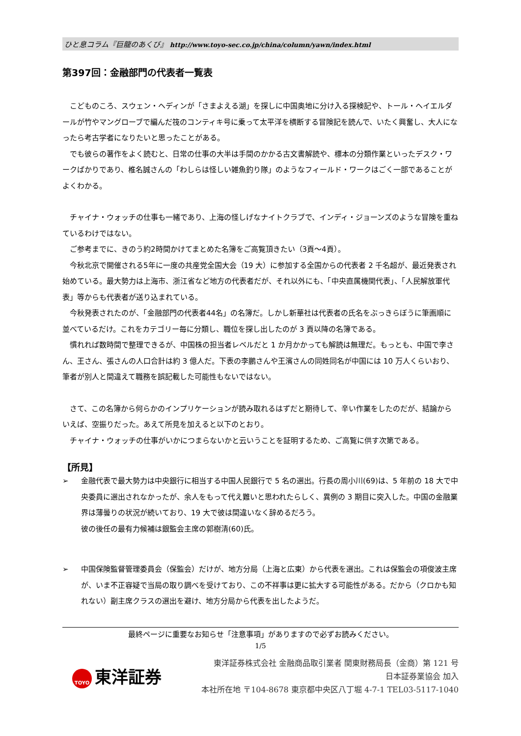ひと息コラム『巨龍のあくび』 http://www.toyo-sec.co.jp/china/column/yawn/index.html
第397回：金融部門の代表者一覧表
　こどものころ、スウェン・ヘディンが「さまよえる湖」を探しに中国奥地に分け入る探検記や、トール・ヘイエルダールが竹やマングローブで編んだ筏のコンティキ号に乗って太平洋を横断する冒険記を読んで、いたく興奮し、大人になったら考古学者になりたいと思ったことがある。
　でも彼らの著作をよく読むと、日常の仕事の大半は手間のかかる古文書解読や、標本の分類作業といったデスク・ワークばかりであり、椎名誠さんの「わしらは怪しい雑魚釣り隊」のようなフィールド・ワークはごく一部であることがよくわかる。
　チャイナ・ウォッチの仕事も一緒であり、上海の怪しげなナイトクラブで、インディ・ジョーンズのような冒険を重ねているわけではない。
　ご参考までに、きのう約2時間かけてまとめた名簿をご高覧頂きたい（3頁～4頁）。
　今秋北京で開催される5年に一度の共産党全国大会（19 大）に参加する全国からの代表者 2 千名超が、最近発表され始めている。最大勢力は上海市、浙江省など地方の代表者だが、それ以外にも、「中央直属機関代表」、「人民解放軍代表」等からも代表者が送り込まれている。
　今秋発表されたのが、「金融部門の代表者44名」の名簿だ。しかし新華社は代表者の氏名をぶっきらぼうに筆画順に並べているだけ。これをカテゴリー毎に分類し、職位を探し出したのが 3 頁以降の名簿である。
　慣れれば数時間で整理できるが、中国株の担当者レベルだと 1 か月かかっても解読は無理だ。もっとも、中国で李さん、王さん、張さんの人口合計は約 3 億人だ。下表の李鵬さんや王濱さんの同姓同名が中国には 10 万人くらいおり、筆者が別人と間違えて職務を誤記載した可能性もないではない。
　さて、この名簿から何らかのインプリケーションが読み取れるはずだと期待して、辛い作業をしたのだが、結論からいえば、空振りだった。あえて所見を加えると以下のとおり。
　チャイナ・ウォッチの仕事がいかにつまらないかと云いうことを証明するため、ご高覧に供す次第である。
【所見】
➢ 金融代表で最大勢力は中央銀行に相当する中国人民銀行で 5 名の選出。行長の周小川(69)は、5 年前の 18 大で中央委員に選出されなかったが、余人をもって代え難いと思われたらしく、異例の 3 期目に突入した。中国の金融業界は薄曇りの状況が続いており、19 大で彼は間違いなく辞めるだろう。
彼の後任の最有力候補は銀監会主席の郭樹清(60)氏。
➢ 中国保険監督管理委員会（保監会）だけが、地方分局（上海と広東）から代表を選出。これは保監会の項俊波主席が、いま不正容疑で当局の取り調べを受けており、この不祥事は更に拡大する可能性がある。だから（クロかも知れない）副主席クラスの選出を避け、地方分局から代表を出したようだ。
最終ページに重要なお知らせ「注意事項」がありますので必ずお読みください。
1/5
TOYO 東洋証券
東洋証券株式会社 金融商品取引業者 関東財務局長（金商）第 121 号
日本証券業協会 加入
本社所在地 〒104-8678 東京都中央区八丁堀 4-7-1 TEL03-5117-1040